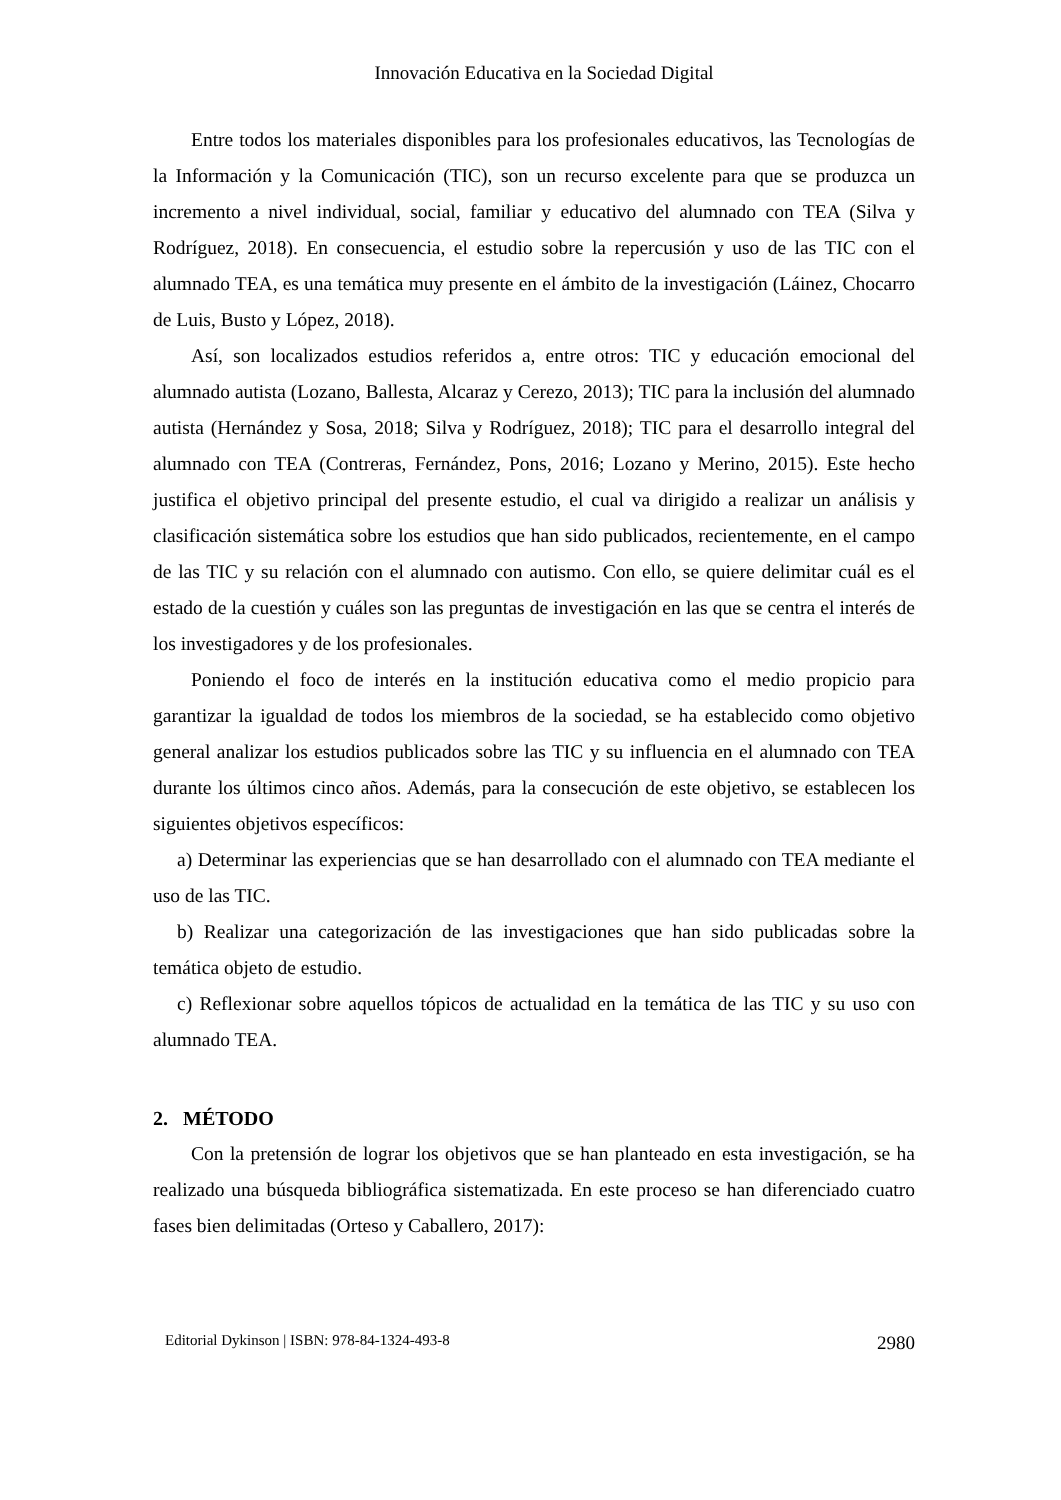Innovación Educativa en la Sociedad Digital
Entre todos los materiales disponibles para los profesionales educativos, las Tecnologías de la Información y la Comunicación (TIC), son un recurso excelente para que se produzca un incremento a nivel individual, social, familiar y educativo del alumnado con TEA (Silva y Rodríguez, 2018). En consecuencia, el estudio sobre la repercusión y uso de las TIC con el alumnado TEA, es una temática muy presente en el ámbito de la investigación (Láinez, Chocarro de Luis, Busto y López, 2018).
Así, son localizados estudios referidos a, entre otros: TIC y educación emocional del alumnado autista (Lozano, Ballesta, Alcaraz y Cerezo, 2013); TIC para la inclusión del alumnado autista (Hernández y Sosa, 2018; Silva y Rodríguez, 2018); TIC para el desarrollo integral del alumnado con TEA (Contreras, Fernández, Pons, 2016; Lozano y Merino, 2015). Este hecho justifica el objetivo principal del presente estudio, el cual va dirigido a realizar un análisis y clasificación sistemática sobre los estudios que han sido publicados, recientemente, en el campo de las TIC y su relación con el alumnado con autismo. Con ello, se quiere delimitar cuál es el estado de la cuestión y cuáles son las preguntas de investigación en las que se centra el interés de los investigadores y de los profesionales.
Poniendo el foco de interés en la institución educativa como el medio propicio para garantizar la igualdad de todos los miembros de la sociedad, se ha establecido como objetivo general analizar los estudios publicados sobre las TIC y su influencia en el alumnado con TEA durante los últimos cinco años. Además, para la consecución de este objetivo, se establecen los siguientes objetivos específicos:
a) Determinar las experiencias que se han desarrollado con el alumnado con TEA mediante el uso de las TIC.
b) Realizar una categorización de las investigaciones que han sido publicadas sobre la temática objeto de estudio.
c) Reflexionar sobre aquellos tópicos de actualidad en la temática de las TIC y su uso con alumnado TEA.
2. MÉTODO
Con la pretensión de lograr los objetivos que se han planteado en esta investigación, se ha realizado una búsqueda bibliográfica sistematizada. En este proceso se han diferenciado cuatro fases bien delimitadas (Orteso y Caballero, 2017):
Editorial Dykinson | ISBN: 978-84-1324-493-8 2980